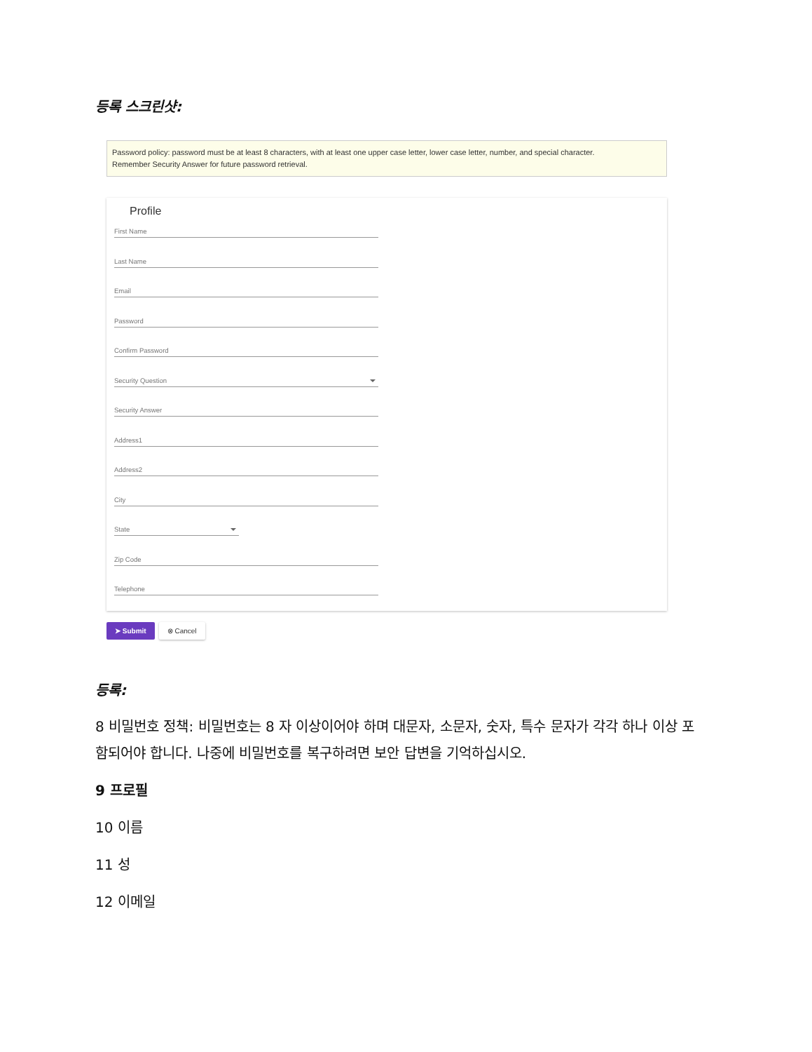등록 스크린샷:
Password policy: password must be at least 8 characters, with at least one upper case letter, lower case letter, number, and special character.
Remember Security Answer for future password retrieval.
Profile
First Name
Last Name
Email
Password
Confirm Password
Security Question
Security Answer
Address1
Address2
City
State
Zip Code
Telephone
➤ Submit ⊗ Cancel
등록:
8 비밀번호 정책: 비밀번호는 8 자 이상이어야 하며 대문자, 소문자, 숫자, 특수 문자가 각각 하나 이상 포함되어야 합니다. 나중에 비밀번호를 복구하려면 보안 답변을 기억하십시오.
9 프로필
10 이름
11 성
12 이메일